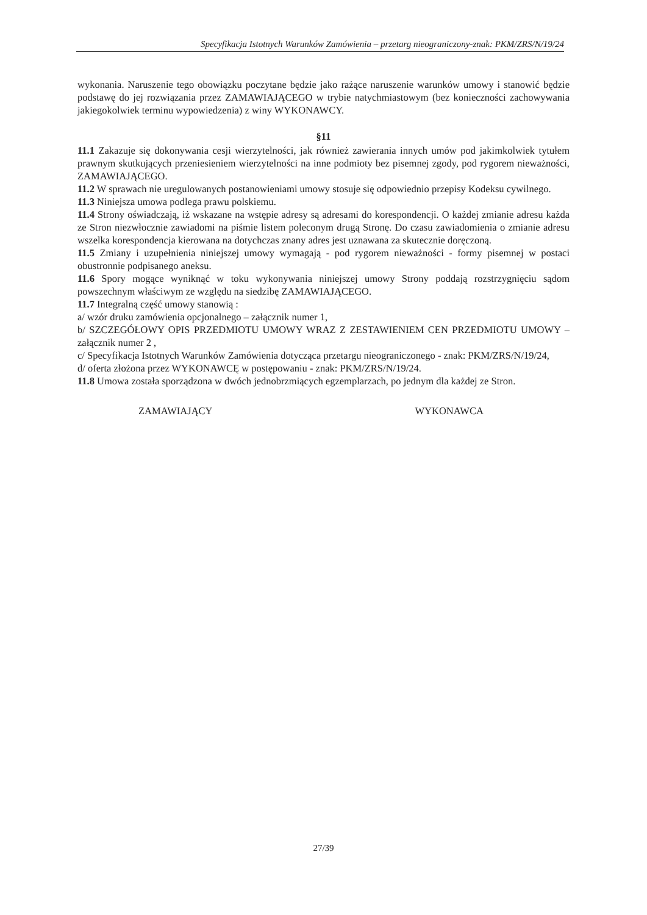Specyfikacja Istotnych Warunków Zamówienia – przetarg nieograniczony-znak: PKM/ZRS/N/19/24
wykonania. Naruszenie tego obowiązku poczytane będzie jako rażące naruszenie warunków umowy i stanowić będzie podstawę do jej rozwiązania przez ZAMAWIAJĄCEGO w trybie natychmiastowym (bez konieczności zachowywania jakiegokolwiek terminu wypowiedzenia) z winy WYKONAWCY.
§11
11.1 Zakazuje się dokonywania cesji wierzytelności, jak również zawierania innych umów pod jakimkolwiek tytułem prawnym skutkujących przeniesieniem wierzytelności na inne podmioty bez pisemnej zgody, pod rygorem nieważności, ZAMAWIAJĄCEGO.
11.2 W sprawach nie uregulowanych postanowieniami umowy stosuje się odpowiednio przepisy Kodeksu cywilnego.
11.3 Niniejsza umowa podlega prawu polskiemu.
11.4 Strony oświadczają, iż wskazane na wstępie adresy są adresami do korespondencji. O każdej zmianie adresu każda ze Stron niezwłocznie zawiadomi na piśmie listem poleconym drugą Stronę. Do czasu zawiadomienia o zmianie adresu wszelka korespondencja kierowana na dotychczas znany adres jest uznawana za skutecznie doręczoną.
11.5 Zmiany i uzupełnienia niniejszej umowy wymagają - pod rygorem nieważności - formy pisemnej w postaci obustronnie podpisanego aneksu.
11.6 Spory mogące wyniknąć w toku wykonywania niniejszej umowy Strony poddają rozstrzygnięciu sądom powszechnym właściwym ze względu na siedzibę ZAMAWIAJĄCEGO.
11.7 Integralną część umowy stanowią :
a/ wzór druku zamówienia opcjonalnego – załącznik numer 1,
b/ SZCZEGÓŁOWY OPIS PRZEDMIOTU UMOWY WRAZ Z ZESTAWIENIEM CEN PRZEDMIOTU UMOWY – załącznik numer 2 ,
c/ Specyfikacja Istotnych Warunków Zamówienia dotycząca przetargu nieograniczonego - znak: PKM/ZRS/N/19/24,
d/ oferta złożona przez WYKONAWCĘ w postępowaniu - znak: PKM/ZRS/N/19/24.
11.8 Umowa została sporządzona w dwóch jednobrzmiących egzemplarzach, po jednym dla każdej ze Stron.
ZAMAWIAJĄCY WYKONAWCA
27/39